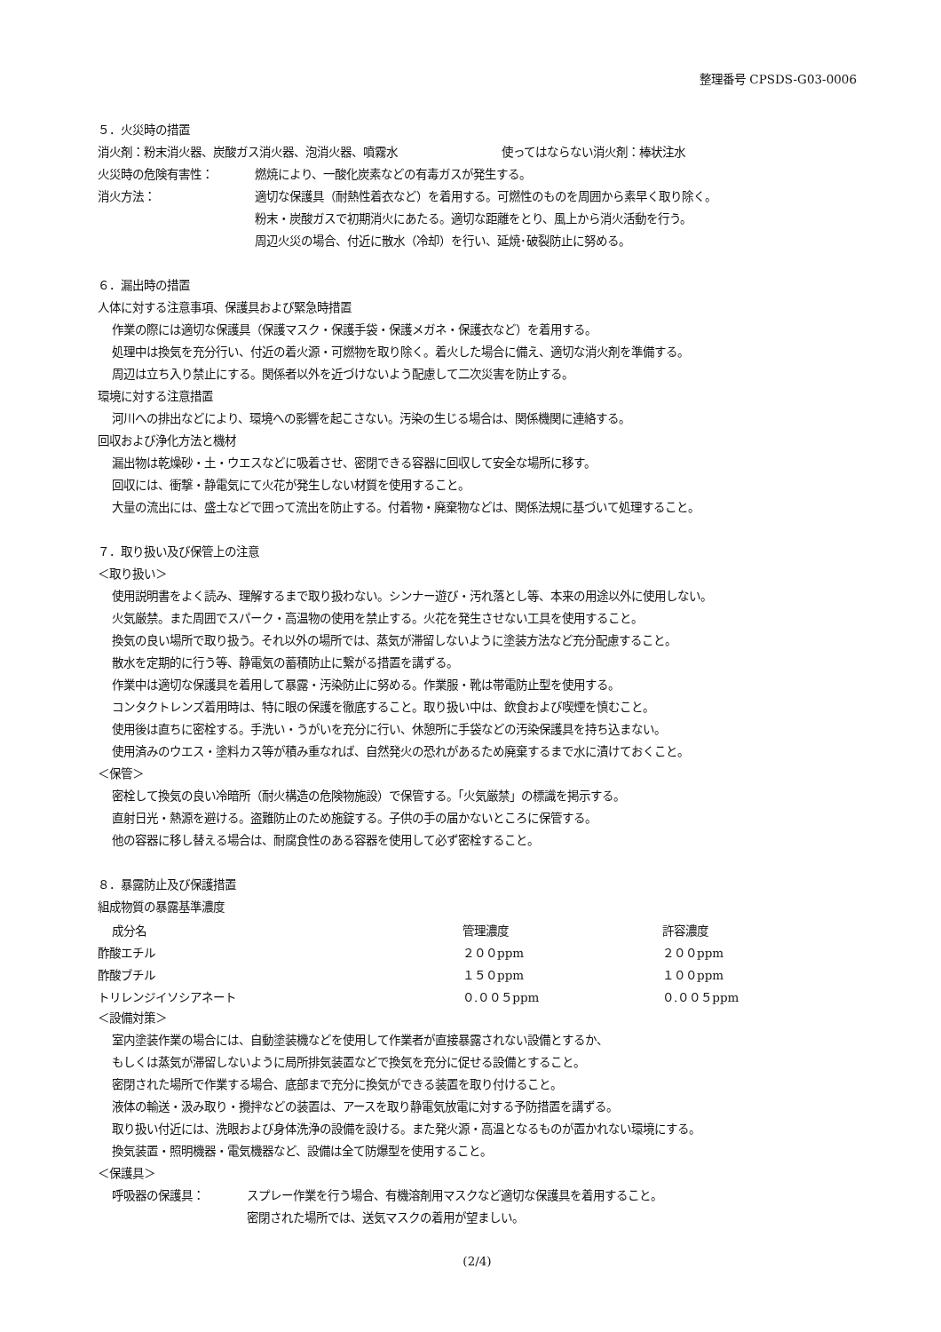整理番号 CPSDS-G03-0006
５．火災時の措置
消火剤：粉末消火器、炭酸ガス消火器、泡消火器、噴霧水　　　　　　　　　使ってはならない消火剤：棒状注水
火災時の危険有害性： 燃焼により、一酸化炭素などの有毒ガスが発生する。
消火方法： 適切な保護具（耐熱性着衣など）を着用する。可燃性のものを周囲から素早く取り除く。
粉末・炭酸ガスで初期消火にあたる。適切な距離をとり、風上から消火活動を行う。
周辺火災の場合、付近に散水（冷却）を行い、延焼･破裂防止に努める。
６．漏出時の措置
人体に対する注意事項、保護具および緊急時措置
作業の際には適切な保護具（保護マスク・保護手袋・保護メガネ・保護衣など）を着用する。
処理中は換気を充分行い、付近の着火源・可燃物を取り除く。着火した場合に備え、適切な消火剤を準備する。
周辺は立ち入り禁止にする。関係者以外を近づけないよう配慮して二次災害を防止する。
環境に対する注意措置
河川への排出などにより、環境への影響を起こさない。汚染の生じる場合は、関係機関に連絡する。
回収および浄化方法と機材
漏出物は乾燥砂・土・ウエスなどに吸着させ、密閉できる容器に回収して安全な場所に移す。
回収には、衝撃・静電気にて火花が発生しない材質を使用すること。
大量の流出には、盛土などで囲って流出を防止する。付着物・廃棄物などは、関係法規に基づいて処理すること。
７．取り扱い及び保管上の注意
＜取り扱い＞
使用説明書をよく読み、理解するまで取り扱わない。シンナー遊び・汚れ落とし等、本来の用途以外に使用しない。
火気厳禁。また周囲でスパーク・高温物の使用を禁止する。火花を発生させない工具を使用すること。
換気の良い場所で取り扱う。それ以外の場所では、蒸気が滞留しないように塗装方法など充分配慮すること。
散水を定期的に行う等、静電気の蓄積防止に繋がる措置を講ずる。
作業中は適切な保護具を着用して暴露・汚染防止に努める。作業服・靴は帯電防止型を使用する。
コンタクトレンズ着用時は、特に眼の保護を徹底すること。取り扱い中は、飲食および喫煙を慎むこと。
使用後は直ちに密栓する。手洗い・うがいを充分に行い、休憩所に手袋などの汚染保護具を持ち込まない。
使用済みのウエス・塗料カス等が積み重なれば、自然発火の恐れがあるため廃棄するまで水に漬けておくこと。
＜保管＞
密栓して換気の良い冷暗所（耐火構造の危険物施設）で保管する。「火気厳禁」の標識を掲示する。
直射日光・熱源を避ける。盗難防止のため施錠する。子供の手の届かないところに保管する。
他の容器に移し替える場合は、耐腐食性のある容器を使用して必ず密栓すること。
８．暴露防止及び保護措置
組成物質の暴露基準濃度
| 成分名 | 管理濃度 | 許容濃度 |
| --- | --- | --- |
| 酢酸エチル | ２００ppm | ２００ppm |
| 酢酸ブチル | １５０ppm | １００ppm |
| トリレンジイソシアネート | ０.００５ppm | ０.００５ppm |
＜設備対策＞
室内塗装作業の場合には、自動塗装機などを使用して作業者が直接暴露されない設備とするか、
もしくは蒸気が滞留しないように局所排気装置などで換気を充分に促せる設備とすること。
密閉された場所で作業する場合、底部まで充分に換気ができる装置を取り付けること。
液体の輸送・汲み取り・攪拌などの装置は、アースを取り静電気放電に対する予防措置を講ずる。
取り扱い付近には、洗眼および身体洗浄の設備を設ける。また発火源・高温となるものが置かれない環境にする。
換気装置・照明機器・電気機器など、設備は全て防爆型を使用すること。
＜保護具＞
呼吸器の保護具： スプレー作業を行う場合、有機溶剤用マスクなど適切な保護具を着用すること。
密閉された場所では、送気マスクの着用が望ましい。
(2/4)